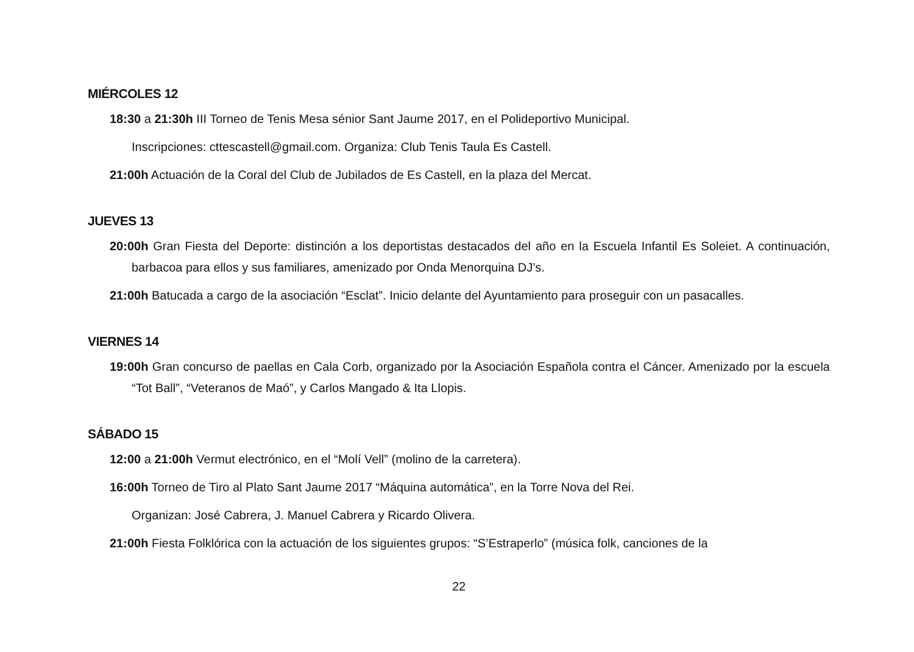MIÉRCOLES 12
18:30 a 21:30h III Torneo de Tenis Mesa sénior Sant Jaume 2017, en el Polideportivo Municipal.
Inscripciones: cttescastell@gmail.com. Organiza: Club Tenis Taula Es Castell.
21:00h Actuación de la Coral del Club de Jubilados de Es Castell, en la plaza del Mercat.
JUEVES 13
20:00h Gran Fiesta del Deporte: distinción a los deportistas destacados del año en la Escuela Infantil Es Soleiet. A continuación, barbacoa para ellos y sus familiares, amenizado por Onda Menorquina DJ’s.
21:00h Batucada a cargo de la asociación “Esclat”. Inicio delante del Ayuntamiento para proseguir con un pasacalles.
VIERNES 14
19:00h Gran concurso de paellas en Cala Corb, organizado por la Asociación Española contra el Cáncer. Amenizado por la escuela “Tot Ball”, “Veteranos de Maó”, y Carlos Mangado & Ita Llopis.
SÁBADO 15
12:00 a 21:00h Vermut electrónico, en el “Molí Vell” (molino de la carretera).
16:00h Torneo de Tiro al Plato Sant Jaume 2017 “Máquina automática”, en la Torre Nova del Rei.
Organizan: José Cabrera, J. Manuel Cabrera y Ricardo Olivera.
21:00h Fiesta Folklórica con la actuación de los siguientes grupos: “S’Estraperlo” (música folk, canciones de la
22